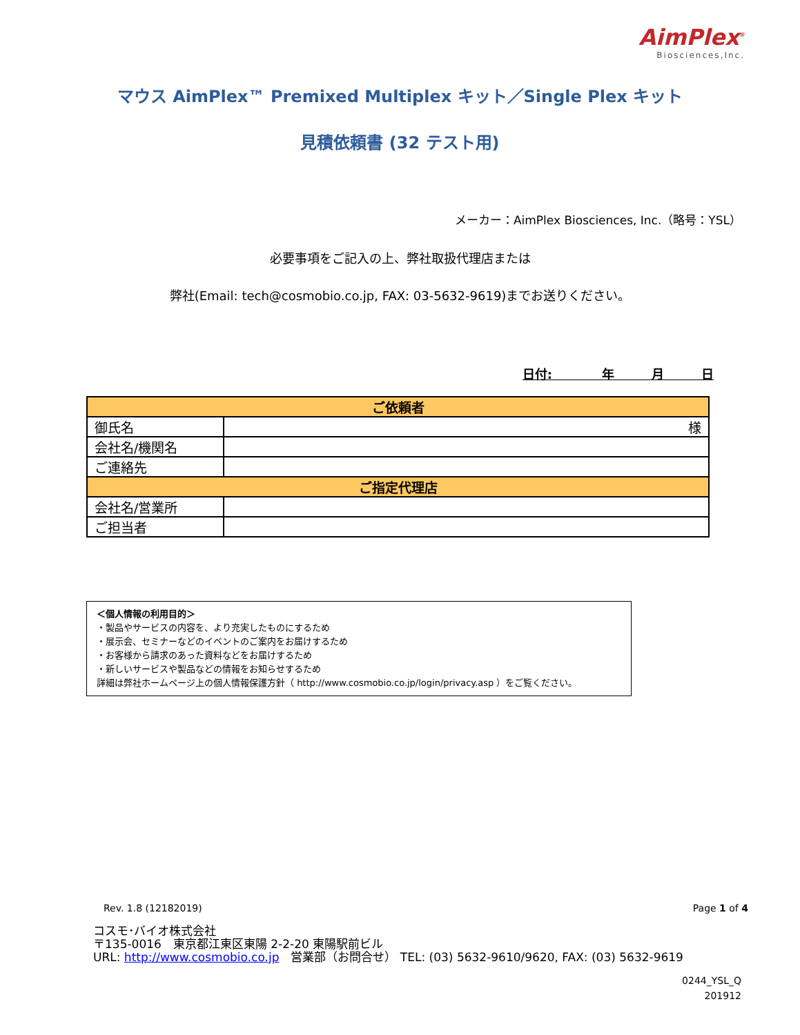AimPlex<sup>®</sup>
Biosciences,Inc.
マウス AimPlex™ Premixed Multiplex キット／Single Plex キット
見積依頼書 (32 テスト用)
メーカー：AimPlex Biosciences, Inc.（略号：YSL）
必要事項をご記入の上、弊社取扱代理店または
弊社(Email: tech@cosmobio.co.jp, FAX: 03-5632-9619)までお送りください。
日付:　　　　年　　　月　　　日
| ご依頼者 | |
| --- | --- |
| 御氏名 | 様 |
| 会社名/機関名 | |
| ご連絡先 | |
| ご指定代理店 | |
| 会社名/営業所 | |
| ご担当者 | |
＜個人情報の利用目的＞
・製品やサービスの内容を、より充実したものにするため
・展示会、セミナーなどのイベントのご案内をお届けするため
・お客様から請求のあった資料などをお届けするため
・新しいサービスや製品などの情報をお知らせするため
詳細は弊社ホームページ上の個人情報保護方針（ http://www.cosmobio.co.jp/login/privacy.asp ）をご覧ください。
Rev. 1.8 (12182019) Page 1 of 4
コスモ･バイオ株式会社
〒135-0016　東京都江東区東陽 2-2-20 東陽駅前ビル
URL: http://www.cosmobio.co.jp　営業部（お問合せ） TEL: (03) 5632-9610/9620, FAX: (03) 5632-9619
0244_YSL_Q
201912